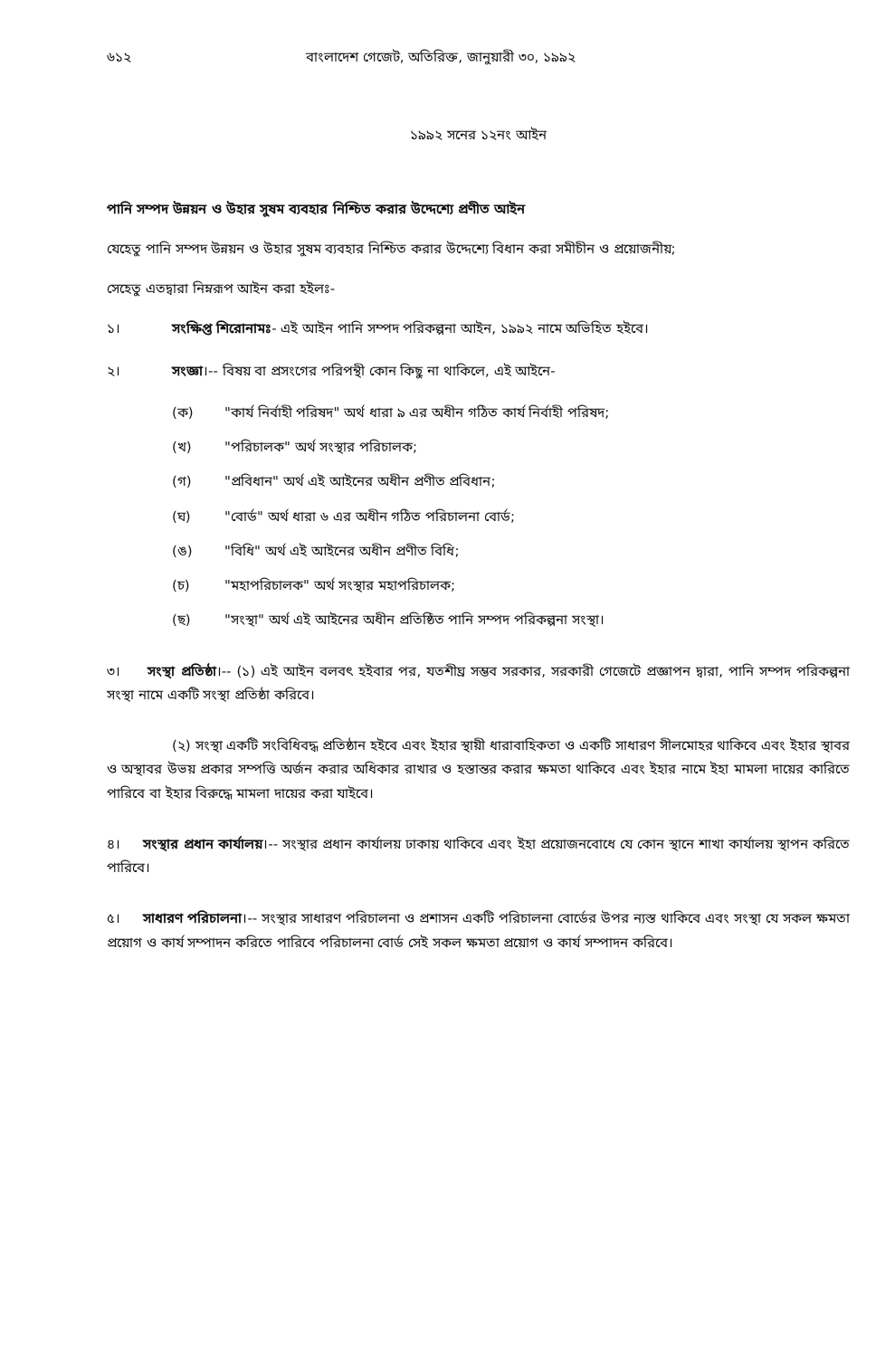৬১২ বাংলাদেশ গেজেট, অতিরিক্ত, জানুয়ারী ৩০, ১৯৯২
১৯৯২ সনের ১২নং আইন
পানি সম্পদ উন্নয়ন ও উহার সুষম ব্যবহার নিশ্চিত করার উদ্দেশ্যে প্রণীত আইন
যেহেতু পানি সম্পদ উন্নয়ন ও উহার সুষম ব্যবহার নিশ্চিত করার উদ্দেশ্যে বিধান করা সমীচীন ও প্রয়োজনীয়;
সেহেতু এতদ্বারা নিম্নরূপ আইন করা হইলঃ-
১। সংক্ষিপ্ত শিরোনামঃ- এই আইন পানি সম্পদ পরিকল্পনা আইন, ১৯৯২ নামে অভিহিত হইবে।
২। সংজ্ঞা।-- বিষয় বা প্রসংগের পরিপন্থী কোন কিছু না থাকিলে, এই আইনে-
(ক) "কার্য নির্বাহী পরিষদ" অর্থ ধারা ৯ এর অধীন গঠিত কার্য নির্বাহী পরিষদ;
(খ) "পরিচালক" অর্থ সংস্থার পরিচালক;
(গ) "প্রবিধান" অর্থ এই আইনের অধীন প্রণীত প্রবিধান;
(ঘ) "বোর্ড" অর্থ ধারা ৬ এর অধীন গঠিত পরিচালনা বোর্ড;
(ঙ) "বিধি" অর্থ এই আইনের অধীন প্রণীত বিধি;
(চ) "মহাপরিচালক" অর্থ সংস্থার মহাপরিচালক;
(ছ) "সংস্থা" অর্থ এই আইনের অধীন প্রতিষ্ঠিত পানি সম্পদ পরিকল্পনা সংস্থা।
৩। সংস্থা প্রতিষ্ঠা।-- (১) এই আইন বলবৎ হইবার পর, যতশীঘ্র সম্ভব সরকার, সরকারী গেজেটে প্রজ্ঞাপন দ্বারা, পানি সম্পদ পরিকল্পনা সংস্থা নামে একটি সংস্থা প্রতিষ্ঠা করিবে।
(২) সংস্থা একটি সংবিধিবদ্ধ প্রতিষ্ঠান হইবে এবং ইহার স্থায়ী ধারাবাহিকতা ও একটি সাধারণ সীলমোহর থাকিবে এবং ইহার স্থাবর ও অস্থাবর উভয় প্রকার সম্পত্তি অর্জন করার অধিকার রাখার ও হস্তান্তর করার ক্ষমতা থাকিবে এবং ইহার নামে ইহা মামলা দায়ের কারিতে পারিবে বা ইহার বিরুদ্ধে মামলা দায়ের করা যাইবে।
৪। সংস্থার প্রধান কার্যালয়।-- সংস্থার প্রধান কার্যালয় ঢাকায় থাকিবে এবং ইহা প্রয়োজনবোধে যে কোন স্থানে শাখা কার্যালয় স্থাপন করিতে পারিবে।
৫। সাধারণ পরিচালনা।-- সংস্থার সাধারণ পরিচালনা ও প্রশাসন একটি পরিচালনা বোর্ডের উপর ন্যস্ত থাকিবে এবং সংস্থা যে সকল ক্ষমতা প্রয়োগ ও কার্য সম্পাদন করিতে পারিবে পরিচালনা বোর্ড সেই সকল ক্ষমতা প্রয়োগ ও কার্য সম্পাদন করিবে।